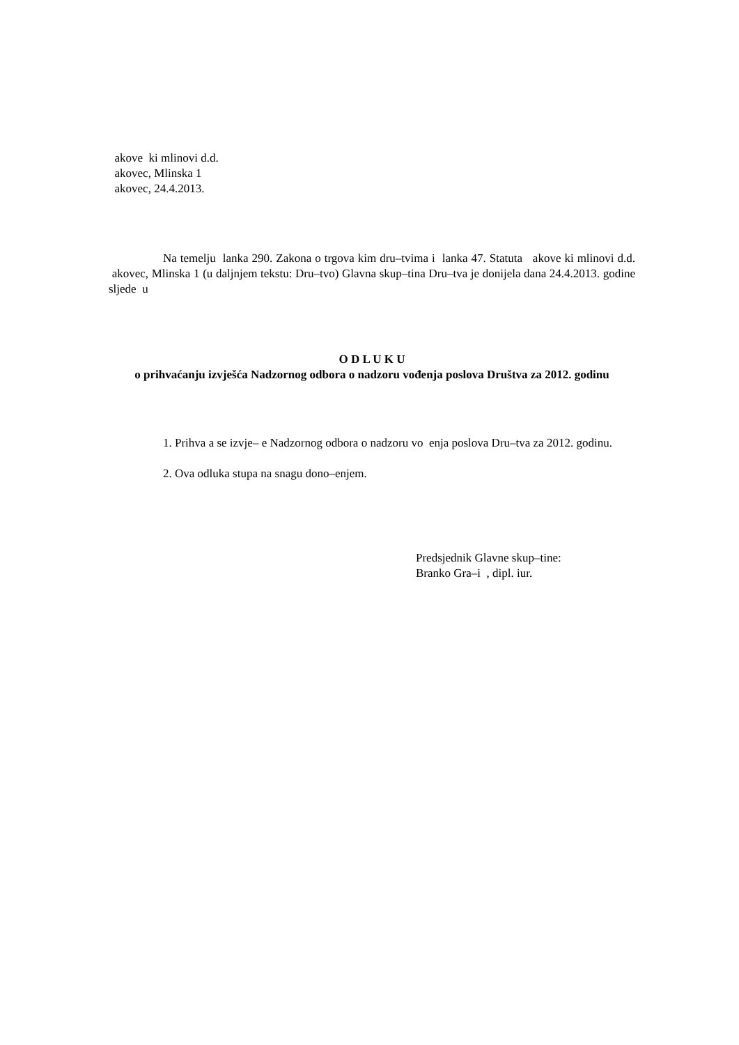akove ki mlinovi d.d.
akovec, Mlinska 1
akovec, 24.4.2013.
Na temelju lanka 290. Zakona o trgova kim dru–tvima i lanka 47. Statuta akove ki mlinovi d.d. akovec, Mlinska 1 (u daljnjem tekstu: Dru–tvo) Glavna skup–tina Dru–tva je donijela dana 24.4.2013. godine sljede u
O D L U K U
o prihvaćanju izvješća Nadzornog odbora o nadzoru vođenja poslova Društva za 2012. godinu
1. Prihva a se izvje– e Nadzornog odbora o nadzoru vo enja poslova Dru–tva za 2012. godinu.
2. Ova odluka stupa na snagu dono–enjem.
Predsjednik Glavne skup–tine:
Branko Gra–i , dipl. iur.